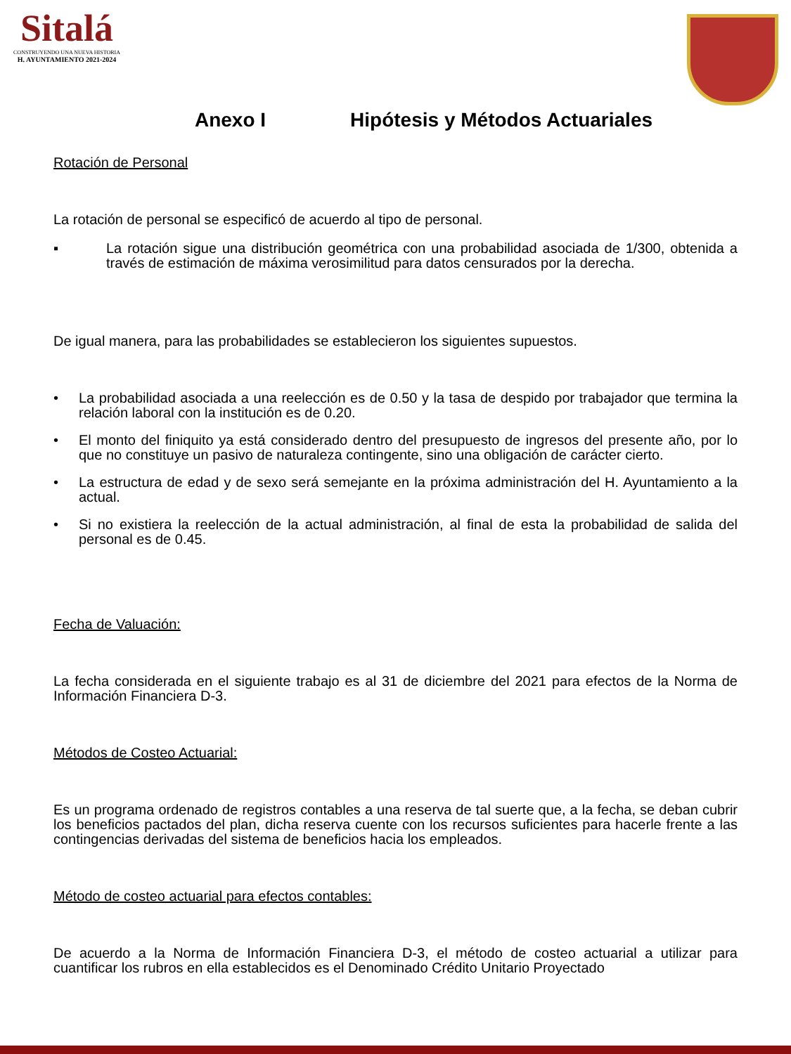Sitalá
CONSTRUYENDO UNA NUEVA HISTORIA
H. AYUNTAMIENTO 2021-2024
Anexo I Hipótesis y Métodos Actuariales
Rotación de Personal
La rotación de personal se especificó de acuerdo al tipo de personal.
▪ La rotación sigue una distribución geométrica con una probabilidad asociada de 1/300, obtenida a través de estimación de máxima verosimilitud para datos censurados por la derecha.
De igual manera, para las probabilidades se establecieron los siguientes supuestos.
• La probabilidad asociada a una reelección es de 0.50 y la tasa de despido por trabajador que termina la relación laboral con la institución es de 0.20.
• El monto del finiquito ya está considerado dentro del presupuesto de ingresos del presente año, por lo que no constituye un pasivo de naturaleza contingente, sino una obligación de carácter cierto.
• La estructura de edad y de sexo será semejante en la próxima administración del H. Ayuntamiento a la actual.
• Si no existiera la reelección de la actual administración, al final de esta la probabilidad de salida del personal es de 0.45.
Fecha de Valuación:
La fecha considerada en el siguiente trabajo es al 31 de diciembre del 2021 para efectos de la Norma de Información Financiera D-3.
Métodos de Costeo Actuarial:
Es un programa ordenado de registros contables a una reserva de tal suerte que, a la fecha, se deban cubrir los beneficios pactados del plan, dicha reserva cuente con los recursos suficientes para hacerle frente a las contingencias derivadas del sistema de beneficios hacia los empleados.
Método de costeo actuarial para efectos contables:
De acuerdo a la Norma de Información Financiera D-3, el método de costeo actuarial a utilizar para cuantificar los rubros en ella establecidos es el Denominado Crédito Unitario Proyectado